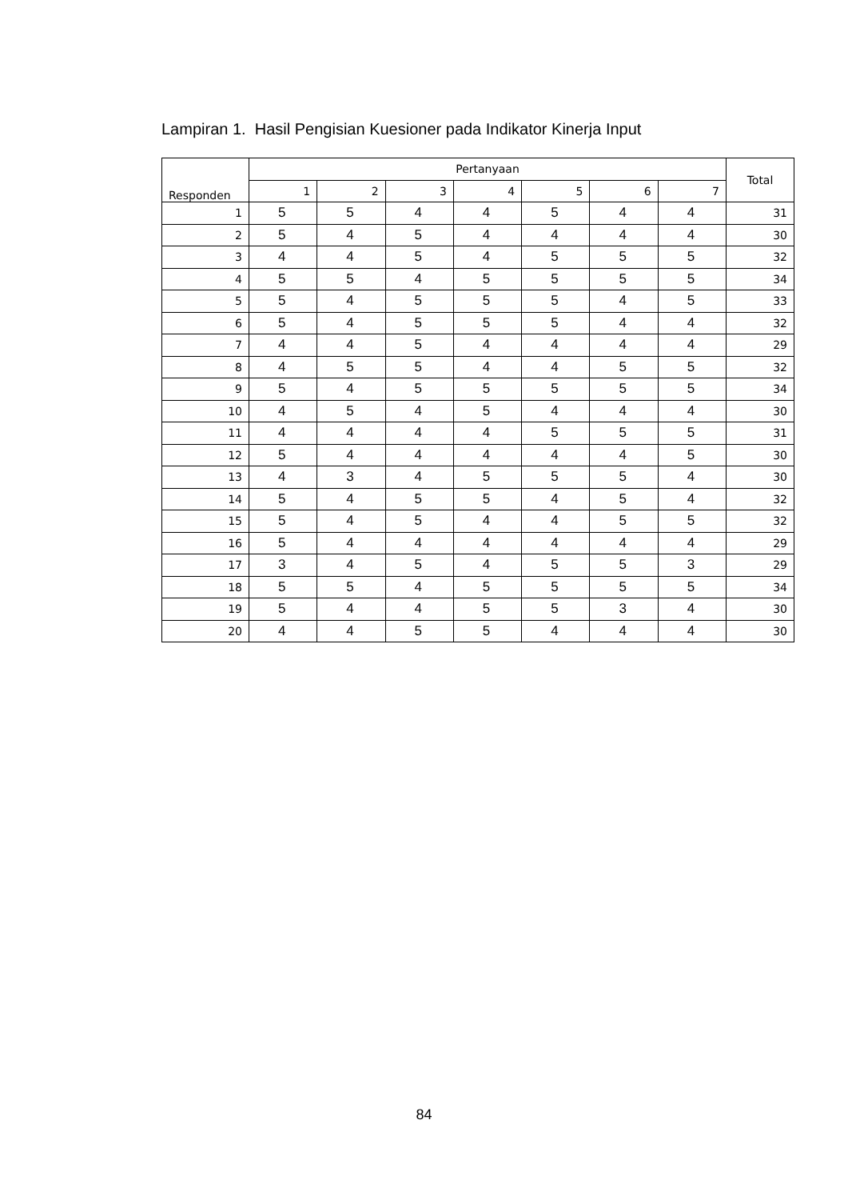Lampiran 1. Hasil Pengisian Kuesioner pada Indikator Kinerja Input
| Responden | Pertanyaan | | | | | | | Total |
| --- | --- | --- | --- | --- | --- | --- | --- | --- |
| | 1 | 2 | 3 | 4 | 5 | 6 | 7 | |
| 1 | 5 | 5 | 4 | 4 | 5 | 4 | 4 | 31 |
| 2 | 5 | 4 | 5 | 4 | 4 | 4 | 4 | 30 |
| 3 | 4 | 4 | 5 | 4 | 5 | 5 | 5 | 32 |
| 4 | 5 | 5 | 4 | 5 | 5 | 5 | 5 | 34 |
| 5 | 5 | 4 | 5 | 5 | 5 | 4 | 5 | 33 |
| 6 | 5 | 4 | 5 | 5 | 5 | 4 | 4 | 32 |
| 7 | 4 | 4 | 5 | 4 | 4 | 4 | 4 | 29 |
| 8 | 4 | 5 | 5 | 4 | 4 | 5 | 5 | 32 |
| 9 | 5 | 4 | 5 | 5 | 5 | 5 | 5 | 34 |
| 10 | 4 | 5 | 4 | 5 | 4 | 4 | 4 | 30 |
| 11 | 4 | 4 | 4 | 4 | 5 | 5 | 5 | 31 |
| 12 | 5 | 4 | 4 | 4 | 4 | 4 | 5 | 30 |
| 13 | 4 | 3 | 4 | 5 | 5 | 5 | 4 | 30 |
| 14 | 5 | 4 | 5 | 5 | 4 | 5 | 4 | 32 |
| 15 | 5 | 4 | 5 | 4 | 4 | 5 | 5 | 32 |
| 16 | 5 | 4 | 4 | 4 | 4 | 4 | 4 | 29 |
| 17 | 3 | 4 | 5 | 4 | 5 | 5 | 3 | 29 |
| 18 | 5 | 5 | 4 | 5 | 5 | 5 | 5 | 34 |
| 19 | 5 | 4 | 4 | 5 | 5 | 3 | 4 | 30 |
| 20 | 4 | 4 | 5 | 5 | 4 | 4 | 4 | 30 |
84